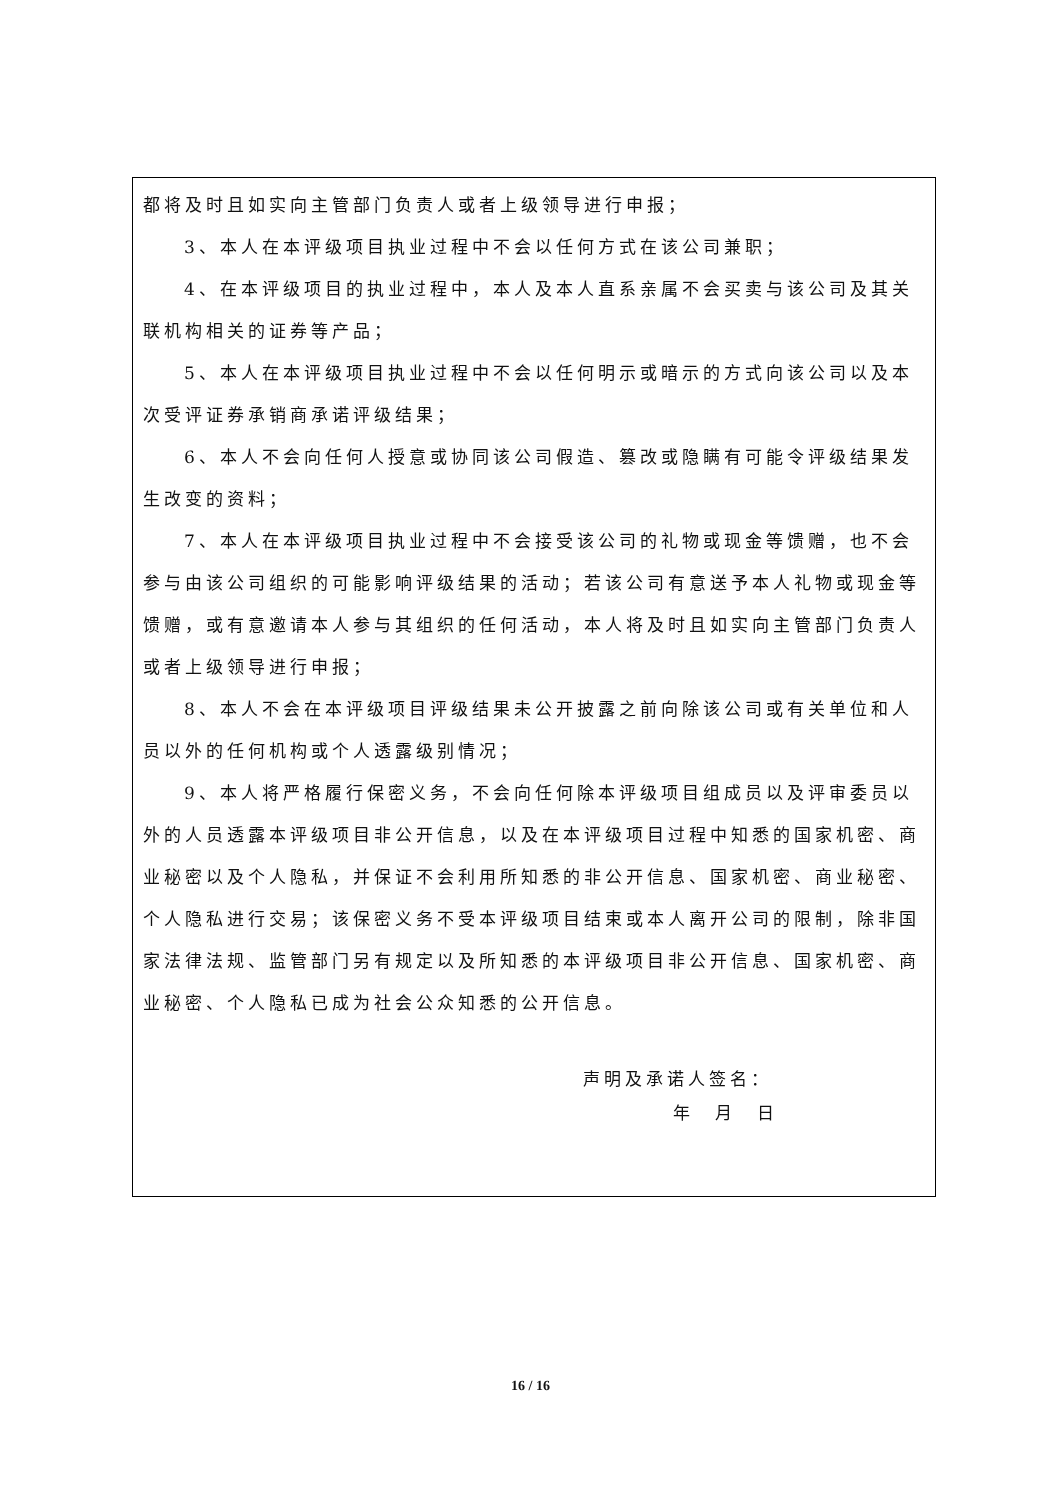都将及时且如实向主管部门负责人或者上级领导进行申报；
3、本人在本评级项目执业过程中不会以任何方式在该公司兼职；
4、在本评级项目的执业过程中，本人及本人直系亲属不会买卖与该公司及其关联机构相关的证券等产品；
5、本人在本评级项目执业过程中不会以任何明示或暗示的方式向该公司以及本次受评证券承销商承诺评级结果；
6、本人不会向任何人授意或协同该公司假造、篡改或隐瞒有可能令评级结果发生改变的资料；
7、本人在本评级项目执业过程中不会接受该公司的礼物或现金等馈赠，也不会参与由该公司组织的可能影响评级结果的活动；若该公司有意送予本人礼物或现金等馈赠，或有意邀请本人参与其组织的任何活动，本人将及时且如实向主管部门负责人或者上级领导进行申报；
8、本人不会在本评级项目评级结果未公开披露之前向除该公司或有关单位和人员以外的任何机构或个人透露级别情况；
9、本人将严格履行保密义务，不会向任何除本评级项目组成员以及评审委员以外的人员透露本评级项目非公开信息，以及在本评级项目过程中知悉的国家机密、商业秘密以及个人隐私，并保证不会利用所知悉的非公开信息、国家机密、商业秘密、个人隐私进行交易；该保密义务不受本评级项目结束或本人离开公司的限制，除非国家法律法规、监管部门另有规定以及所知悉的本评级项目非公开信息、国家机密、商业秘密、个人隐私已成为社会公众知悉的公开信息。
声明及承诺人签名：
年　月　日
16 / 16